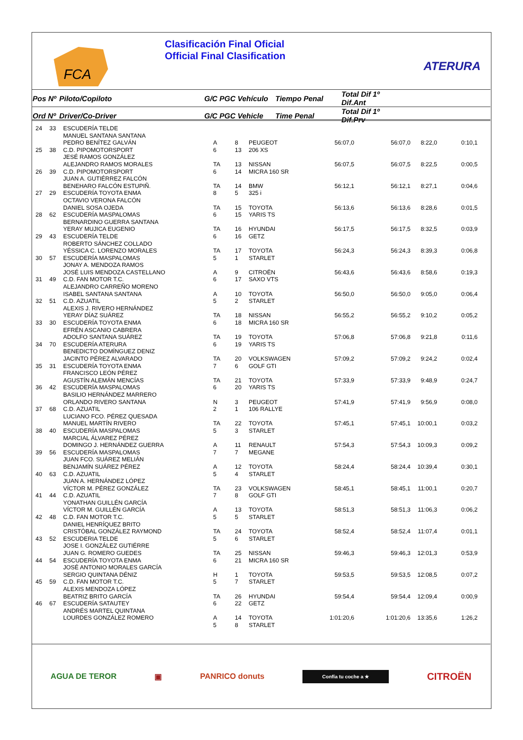FCA
Clasificación Final Oficial
Official Final Clasification
ATERURA
| Pos Nº | Piloto/Copiloto | G/C PGC Vehículo | Tiempo Penal | Total Dif 1º Dif.Ant | |
| --- | --- | --- | --- | --- | --- |
| Ord Nº | Driver/Co-Driver | G/C PGC Vehicle | Time Penal | Total Dif 1º Dif.Prv | |
| 24 | 33 | ESCUDERÍA TELDE MANUEL SANTANA SANTANA PEDRO BENÍTEZ GALVÁN | A | 8 | PEUGEOT | 56:07,0 | 56:07,0 | 8:22,0 | 0:10,1 |
| 25 | 38 | C.D. PIPOMOTORSPORT JESÉ RAMOS GONZÁLEZ ALEJANDRO RAMOS MORALES | 6 TA | 13 13 | 206 XS NISSAN | 56:07,5 | 56:07,5 | 8:22,5 | 0:00,5 |
| 26 | 39 | C.D. PIPOMOTORSPORT JUAN A. GUTIÉRREZ FALCÓN BENEHARO FALCÓN ESTUPIÑ. | 6 TA | 14 14 | MICRA 160 SR BMW | 56:12,1 | 56:12,1 | 8:27,1 | 0:04,6 |
| 27 | 29 | ESCUDERÍA TOYOTA ENMA OCTAVIO VERONA FALCÓN DANIEL SOSA OJEDA | 8 TA | 5 15 | 325 i TOYOTA | 56:13,6 | 56:13,6 | 8:28,6 | 0:01,5 |
| 28 | 62 | ESCUDERÍA MASPALOMAS BERNARDINO GUERRA SANTANA YERAY MUJICA EUGENIO | 6 TA | 15 16 | YARIS TS HYUNDAI | 56:17,5 | 56:17,5 | 8:32,5 | 0:03,9 |
| 29 | 43 | ESCUDERÍA TELDE ROBERTO SÁNCHEZ COLLADO YÉSSICA C. LORENZO MORALES | 6 TA | 16 17 | GETZ TOYOTA | 56:24,3 | 56:24,3 | 8:39,3 | 0:06,8 |
| 30 | 57 | ESCUDERÍA MASPALOMAS JONAY A. MENDOZA RAMOS JOSÉ LUIS MENDOZA CASTELLANO | 5 A | 1 9 | STARLET CITROËN | 56:43,6 | 56:43,6 | 8:58,6 | 0:19,3 |
| 31 | 49 | C.D. FAN MOTOR T.C. ALEJANDRO CARREÑO MORENO ISABEL SANTANA SANTANA | 6 A | 17 10 | SAXO VTS TOYOTA | 56:50,0 | 56:50,0 | 9:05,0 | 0:06,4 |
| 32 | 51 | C.D. AZUATIL ALEXIS J. RIVERO HERNÁNDEZ YERAY DÍAZ SUÁREZ | 5 TA | 2 18 | STARLET NISSAN | 56:55,2 | 56:55,2 | 9:10,2 | 0:05,2 |
| 33 | 30 | ESCUDERÍA TOYOTA ENMA EFRÉN ASCANIO CABRERA ADOLFO SANTANA SUÁREZ | 6 TA | 18 19 | MICRA 160 SR TOYOTA | 57:06,8 | 57:06,8 | 9:21,8 | 0:11,6 |
| 34 | 70 | ESCUDERÍA ATERURA BENEDICTO DOMÍNGUEZ DENIZ JACINTO PÉREZ ALVARADO | 6 TA | 19 20 | YARIS TS VOLKSWAGEN | 57:09,2 | 57:09,2 | 9:24,2 | 0:02,4 |
| 35 | 31 | ESCUDERÍA TOYOTA ENMA FRANCISCO LEÓN PÉREZ AGUSTÍN ALEMÁN MENCÍAS | 7 TA | 6 21 | GOLF GTI TOYOTA | 57:33,9 | 57:33,9 | 9:48,9 | 0:24,7 |
| 36 | 42 | ESCUDERÍA MASPALOMAS BASILIO HERNÁNDEZ MARRERO ORLANDO RIVERO SANTANA | 6 N | 20 3 | YARIS TS PEUGEOT | 57:41,9 | 57:41,9 | 9:56,9 | 0:08,0 |
| 37 | 68 | C.D. AZUATIL LUCIANO FCO. PÉREZ QUESADA MANUEL MARTÍN RIVERO | 2 TA | 1 22 | 106 RALLYE TOYOTA | 57:45,1 | 57:45,1 | 10:00,1 | 0:03,2 |
| 38 | 40 | ESCUDERÍA MASPALOMAS MARCIAL ÁLVAREZ PÉREZ DOMINGO J. HERNÁNDEZ GUERRA | 5 A | 3 11 | STARLET RENAULT | 57:54,3 | 57:54,3 | 10:09,3 | 0:09,2 |
| 39 | 56 | ESCUDERÍA MASPALOMAS JUAN FCO. SUÁREZ MELIÁN BENJAMÍN SUÁREZ PÉREZ | 7 A | 7 12 | MEGANE TOYOTA | 58:24,4 | 58:24,4 | 10:39,4 | 0:30,1 |
| 40 | 63 | C.D. AZUATIL JUAN A. HERNÁNDEZ LÓPEZ VÍCTOR M. PÉREZ GONZÁLEZ | 5 TA | 4 23 | STARLET VOLKSWAGEN | 58:45,1 | 58:45,1 | 11:00,1 | 0:20,7 |
| 41 | 44 | C.D. AZUATIL YONATHAN GUILLÉN GARCÍA VÍCTOR M. GUILLÉN GARCÍA | 7 A | 8 13 | GOLF GTI TOYOTA | 58:51,3 | 58:51,3 | 11:06,3 | 0:06,2 |
| 42 | 48 | C.D. FAN MOTOR T.C. DANIEL HENRÍQUEZ BRITO CRISTÓBAL GONZÁLEZ RAYMOND | 5 TA | 5 24 | STARLET TOYOTA | 58:52,4 | 58:52,4 | 11:07,4 | 0:01,1 |
| 43 | 52 | ESCUDERIA TELDE JOSE I. GONZÁLEZ GUTIÉRRE JUAN G. ROMERO GUEDES | 5 TA | 6 25 | STARLET NISSAN | 59:46,3 | 59:46,3 | 12:01,3 | 0:53,9 |
| 44 | 54 | ESCUDERÍA TOYOTA ENMA JOSÉ ANTONIO MORALES GARCÍA SERGIO QUINTANA DÉNIZ | 6 H | 21 1 | MICRA 160 SR TOYOTA | 59:53,5 | 59:53,5 | 12:08,5 | 0:07,2 |
| 45 | 59 | C.D. FAN MOTOR T.C. ALEXIS MENDOZA LÓPEZ BEATRIZ BRITO GARCÍA | 5 TA | 7 26 | STARLET HYUNDAI | 59:54,4 | 59:54,4 | 12:09,4 | 0:00,9 |
| 46 | 67 | ESCUDERÍA SATAUTEY ANDRÉS MARTEL QUINTANA LOURDES GONZÁLEZ ROMERO | 6 A 5 | 22 14 8 | GETZ TOYOTA STARLET | 1:01:20,6 | 1:01:20,6 | 13:35,6 | 1:26,2 |
AGUA DE TEROR ▣ PANRICO donuts Confía tu coche a ★ CITROËN